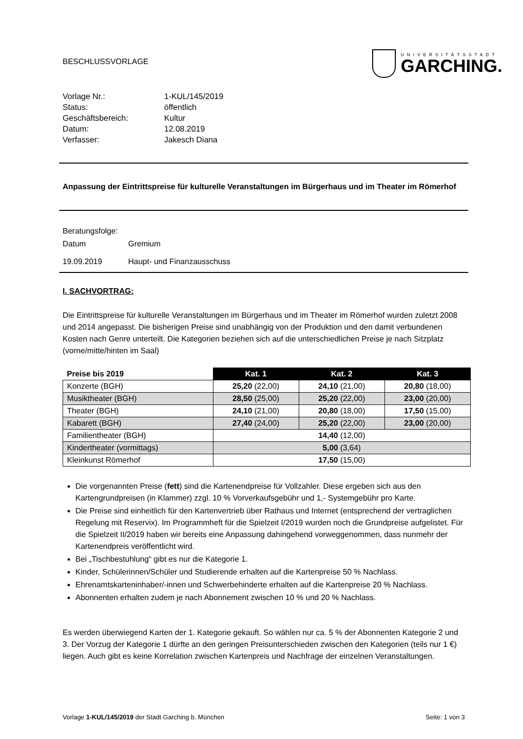BESCHLUSSVORLAGE
UNIVERSITÄTSSTADT
GARCHING.
| Vorlage Nr.: | 1-KUL/145/2019 |
| Status: | öffentlich |
| Geschäftsbereich: | Kultur |
| Datum: | 12.08.2019 |
| Verfasser: | Jakesch Diana |
Anpassung der Eintrittspreise für kulturelle Veranstaltungen im Bürgerhaus und im Theater im Römerhof
Beratungsfolge:
Datum Gremium
19.09.2019 Haupt- und Finanzausschuss
I. SACHVORTRAG:
Die Eintrittspreise für kulturelle Veranstaltungen im Bürgerhaus und im Theater im Römerhof wurden zuletzt 2008 und 2014 angepasst. Die bisherigen Preise sind unabhängig von der Produktion und den damit verbundenen Kosten nach Genre unterteilt. Die Kategorien beziehen sich auf die unterschiedlichen Preise je nach Sitzplatz (vorne/mitte/hinten im Saal)
| Preise bis 2019 | Kat. 1 | Kat. 2 | Kat. 3 |
| --- | --- | --- | --- |
| Konzerte (BGH) | 25,20 (22,00) | 24,10 (21,00) | 20,80 (18,00) |
| Musiktheater (BGH) | 28,50 (25,00) | 25,20 (22,00) | 23,00 (20,00) |
| Theater (BGH) | 24,10 (21,00) | 20,80 (18,00) | 17,50 (15,00) |
| Kabarett (BGH) | 27,40 (24,00) | 25,20 (22,00) | 23,00 (20,00) |
| Familientheater (BGH) | 14,40 (12,00) | | |
| Kindertheater (vormittags) | 5,00 (3,64) | | |
| Kleinkunst Römerhof | 17,50 (15,00) | | |
Die vorgenannten Preise (fett) sind die Kartenendpreise für Vollzahler. Diese ergeben sich aus den Kartengrundpreisen (in Klammer) zzgl. 10 % Vorverkaufsgebühr und 1,- Systemgebühr pro Karte.
Die Preise sind einheitlich für den Kartenvertrieb über Rathaus und Internet (entsprechend der vertraglichen Regelung mit Reservix). Im Programmheft für die Spielzeit I/2019 wurden noch die Grundpreise aufgelistet. Für die Spielzeit II/2019 haben wir bereits eine Anpassung dahingehend vorweggenommen, dass nunmehr der Kartenendpreis veröffentlicht wird.
Bei „Tischbestuhlung“ gibt es nur die Kategorie 1.
Kinder, Schülerinnen/Schüler und Studierende erhalten auf die Kartenpreise 50 % Nachlass.
Ehrenamtskarteninhaber/-innen und Schwerbehinderte erhalten auf die Kartenpreise 20 % Nachlass.
Abonnenten erhalten zudem je nach Abonnement zwischen 10 % und 20 % Nachlass.
Es werden überwiegend Karten der 1. Kategorie gekauft. So wählen nur ca. 5 % der Abonnenten Kategorie 2 und 3. Der Vorzug der Kategorie 1 dürfte an den geringen Preisunterschieden zwischen den Kategorien (teils nur 1 €) liegen. Auch gibt es keine Korrelation zwischen Kartenpreis und Nachfrage der einzelnen Veranstaltungen.
Vorlage 1-KUL/145/2019 der Stadt Garching b. München Seite: 1 von 3